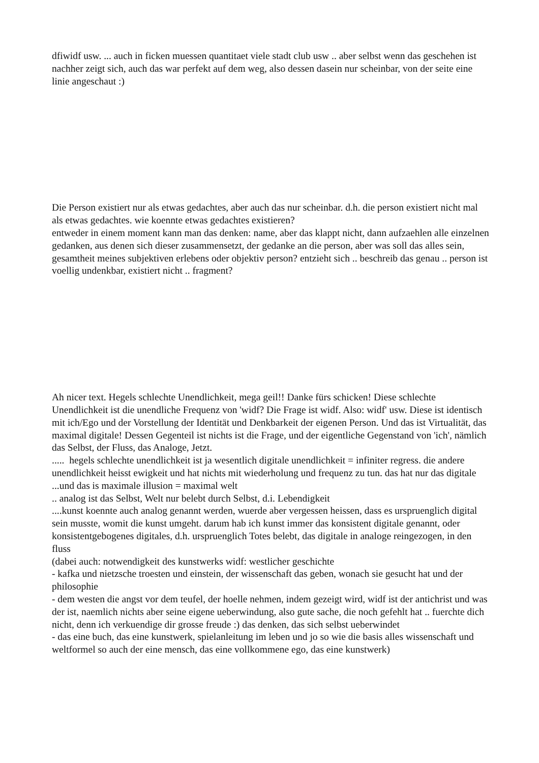dfiwidf usw. ... auch in ficken muessen quantitaet viele stadt club usw .. aber selbst wenn das geschehen ist nachher zeigt sich, auch das war perfekt auf dem weg, also dessen dasein nur scheinbar, von der seite eine linie angeschaut :)
Die Person existiert nur als etwas gedachtes, aber auch das nur scheinbar. d.h. die person existiert nicht mal als etwas gedachtes. wie koennte etwas gedachtes existieren?
entweder in einem moment kann man das denken: name, aber das klappt nicht, dann aufzaehlen alle einzelnen gedanken, aus denen sich dieser zusammensetzt, der gedanke an die person, aber was soll das alles sein, gesamtheit meines subjektiven erlebens oder objektiv person? entzieht sich .. beschreib das genau .. person ist voellig undenkbar, existiert nicht .. fragment?
Ah nicer text. Hegels schlechte Unendlichkeit, mega geil!! Danke fürs schicken! Diese schlechte Unendlichkeit ist die unendliche Frequenz von 'widf? Die Frage ist widf. Also: widf' usw. Diese ist identisch mit ich/Ego und der Vorstellung der Identität und Denkbarkeit der eigenen Person. Und das ist Virtualität, das maximal digitale! Dessen Gegenteil ist nichts ist die Frage, und der eigentliche Gegenstand von 'ich', nämlich das Selbst, der Fluss, das Analoge, Jetzt.
..... hegels schlechte unendlichkeit ist ja wesentlich digitale unendlichkeit = infiniter regress. die andere unendlichkeit heisst ewigkeit und hat nichts mit wiederholung und frequenz zu tun. das hat nur das digitale
...und das is maximale illusion = maximal welt
.. analog ist das Selbst, Welt nur belebt durch Selbst, d.i. Lebendigkeit
....kunst koennte auch analog genannt werden, wuerde aber vergessen heissen, dass es urspruenglich digital sein musste, womit die kunst umgeht. darum hab ich kunst immer das konsistent digitale genannt, oder konsistentgebogenes digitales, d.h. urspruenglich Totes belebt, das digitale in analoge reingezogen, in den fluss
(dabei auch: notwendigkeit des kunstwerks widf: westlicher geschichte
- kafka und nietzsche troesten und einstein, der wissenschaft das geben, wonach sie gesucht hat und der philosophie
- dem westen die angst vor dem teufel, der hoelle nehmen, indem gezeigt wird, widf ist der antichrist und was der ist, naemlich nichts aber seine eigene ueberwindung, also gute sache, die noch gefehlt hat .. fuerchte dich nicht, denn ich verkuendige dir grosse freude :) das denken, das sich selbst ueberwindet
- das eine buch, das eine kunstwerk, spielanleitung im leben und jo so wie die basis alles wissenschaft und weltformel so auch der eine mensch, das eine vollkommene ego, das eine kunstwerk)